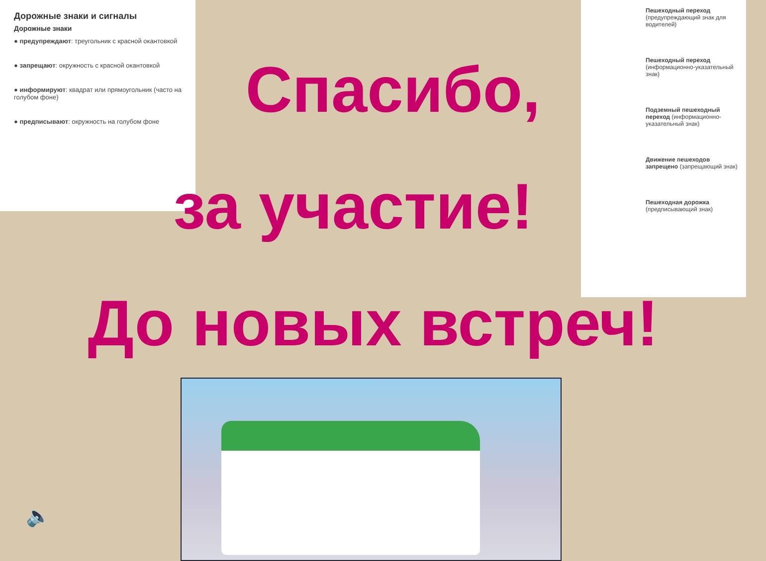Дорожные знаки и сигналы
Дорожные знаки
● предупреждают: треугольник с красной окантовкой
● запрещают: окружность с красной окантовкой
● информируют: квадрат или прямоугольник (часто на голубом фоне)
● предписывают: окружность на голубом фоне
Пешеходный переход (предупреждающий знак для водителей)
Пешеходный переход (информационно-указательный знак)
Подземный пешеходный переход (информационно-указательный знак)
Движение пешеходов запрещено (запрещающий знак)
Пешеходная дорожка (предписывающий знак)
Спасибо,
за участие!
До новых встреч!
🔈